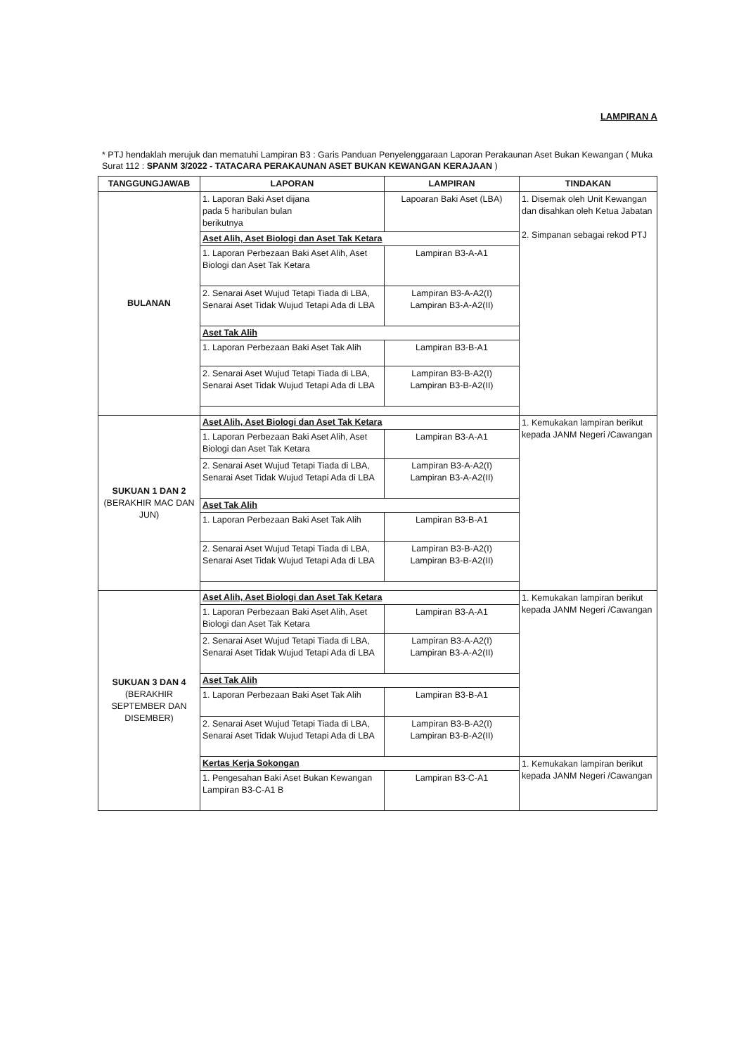LAMPIRAN A
* PTJ hendaklah merujuk dan mematuhi Lampiran B3 : Garis Panduan Penyelenggaraan Laporan Perakaunan Aset Bukan Kewangan ( Muka Surat 112 : SPANM 3/2022 - TATACARA PERAKAUNAN ASET BUKAN KEWANGAN KERAJAAN )
| TANGGUNGJAWAB | LAPORAN | LAMPIRAN | TINDAKAN |
| --- | --- | --- | --- |
| BULANAN | 1. Laporan Baki Aset dijana pada 5 haribulan bulan berikutnya | Lapoaran Baki Aset (LBA) | 1. Disemak oleh Unit Kewangan dan disahkan oleh Ketua Jabatan 2. Simpanan sebagai rekod PTJ |
| | Aset Alih, Aset Biologi dan Aset Tak Ketara | | |
| | 1. Laporan Perbezaan Baki Aset Alih, Aset Biologi dan Aset Tak Ketara | Lampiran B3-A-A1 | |
| | 2. Senarai Aset Wujud Tetapi Tiada di LBA, Senarai Aset Tidak Wujud Tetapi Ada di LBA | Lampiran B3-A-A2(I) Lampiran B3-A-A2(II) | |
| | Aset Tak Alih | | |
| | 1. Laporan Perbezaan Baki Aset Tak Alih | Lampiran B3-B-A1 | |
| | 2. Senarai Aset Wujud Tetapi Tiada di LBA, Senarai Aset Tidak Wujud Tetapi Ada di LBA | Lampiran B3-B-A2(I) Lampiran B3-B-A2(II) | |
| SUKUAN 1 DAN 2 (BERAKHIR MAC DAN JUN) | Aset Alih, Aset Biologi dan Aset Tak Ketara | | 1. Kemukakan lampiran berikut kepada JANM Negeri /Cawangan |
| | 1. Laporan Perbezaan Baki Aset Alih, Aset Biologi dan Aset Tak Ketara | Lampiran B3-A-A1 | |
| | 2. Senarai Aset Wujud Tetapi Tiada di LBA, Senarai Aset Tidak Wujud Tetapi Ada di LBA | Lampiran B3-A-A2(I) Lampiran B3-A-A2(II) | |
| | Aset Tak Alih | | |
| | 1. Laporan Perbezaan Baki Aset Tak Alih | Lampiran B3-B-A1 | |
| | 2. Senarai Aset Wujud Tetapi Tiada di LBA, Senarai Aset Tidak Wujud Tetapi Ada di LBA | Lampiran B3-B-A2(I) Lampiran B3-B-A2(II) | |
| SUKUAN 3 DAN 4 (BERAKHIR SEPTEMBER DAN DISEMBER) | Aset Alih, Aset Biologi dan Aset Tak Ketara | | 1. Kemukakan lampiran berikut kepada JANM Negeri /Cawangan |
| | 1. Laporan Perbezaan Baki Aset Alih, Aset Biologi dan Aset Tak Ketara | Lampiran B3-A-A1 | |
| | 2. Senarai Aset Wujud Tetapi Tiada di LBA, Senarai Aset Tidak Wujud Tetapi Ada di LBA | Lampiran B3-A-A2(I) Lampiran B3-A-A2(II) | |
| | Aset Tak Alih | | |
| | 1. Laporan Perbezaan Baki Aset Tak Alih | Lampiran B3-B-A1 | |
| | 2. Senarai Aset Wujud Tetapi Tiada di LBA, Senarai Aset Tidak Wujud Tetapi Ada di LBA | Lampiran B3-B-A2(I) Lampiran B3-B-A2(II) | |
| | Kertas Kerja Sokongan | | 1. Kemukakan lampiran berikut kepada JANM Negeri /Cawangan |
| | 1. Pengesahan Baki Aset Bukan Kewangan Lampiran B3-C-A1 B | Lampiran B3-C-A1 | |